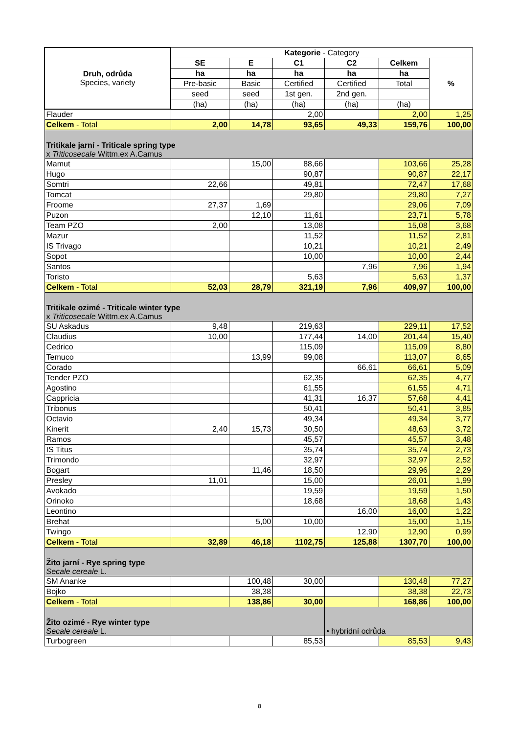| Druh, odrůda Species, variety | Kategorie - Category | | | | | |
| --- | --- | --- | --- | --- | --- | --- |
| | SE | E | C1 | C2 | Celkem | % |
| | ha | ha | ha | ha | ha | |
| | Pre-basic | Basic | Certified | Certified | Total | |
| | seed | seed | 1st gen. | 2nd gen. | | |
| | (ha) | (ha) | (ha) | (ha) | (ha) | |
| Flauder | | | 2,00 | | 2,00 | 1,25 |
| Celkem - Total | 2,00 | 14,78 | 93,65 | 49,33 | 159,76 | 100,00 |
| Tritikale jarní - Triticale spring type x Triticosecale Wittm.ex A.Camus | | | | | | |
| Mamut | | 15,00 | 88,66 | | 103,66 | 25,28 |
| Hugo | | | 90,87 | | 90,87 | 22,17 |
| Somtri | 22,66 | | 49,81 | | 72,47 | 17,68 |
| Tomcat | | | 29,80 | | 29,80 | 7,27 |
| Froome | 27,37 | 1,69 | | | 29,06 | 7,09 |
| Puzon | | 12,10 | 11,61 | | 23,71 | 5,78 |
| Team PZO | 2,00 | | 13,08 | | 15,08 | 3,68 |
| Mazur | | | 11,52 | | 11,52 | 2,81 |
| IS Trivago | | | 10,21 | | 10,21 | 2,49 |
| Sopot | | | 10,00 | | 10,00 | 2,44 |
| Santos | | | | 7,96 | 7,96 | 1,94 |
| Toristo | | | 5,63 | | 5,63 | 1,37 |
| Celkem - Total | 52,03 | 28,79 | 321,19 | 7,96 | 409,97 | 100,00 |
| Tritikale ozimé - Triticale winter type x Triticosecale Wittm.ex A.Camus | | | | | | |
| SU Askadus | 9,48 | | 219,63 | | 229,11 | 17,52 |
| Claudius | 10,00 | | 177,44 | 14,00 | 201,44 | 15,40 |
| Cedrico | | | 115,09 | | 115,09 | 8,80 |
| Temuco | | 13,99 | 99,08 | | 113,07 | 8,65 |
| Corado | | | | 66,61 | 66,61 | 5,09 |
| Tender PZO | | | 62,35 | | 62,35 | 4,77 |
| Agostino | | | 61,55 | | 61,55 | 4,71 |
| Cappricia | | | 41,31 | 16,37 | 57,68 | 4,41 |
| Tribonus | | | 50,41 | | 50,41 | 3,85 |
| Octavio | | | 49,34 | | 49,34 | 3,77 |
| Kinerit | 2,40 | 15,73 | 30,50 | | 48,63 | 3,72 |
| Ramos | | | 45,57 | | 45,57 | 3,48 |
| IS Titus | | | 35,74 | | 35,74 | 2,73 |
| Trimondo | | | 32,97 | | 32,97 | 2,52 |
| Bogart | | 11,46 | 18,50 | | 29,96 | 2,29 |
| Presley | 11,01 | | 15,00 | | 26,01 | 1,99 |
| Avokado | | | 19,59 | | 19,59 | 1,50 |
| Orinoko | | | 18,68 | | 18,68 | 1,43 |
| Leontino | | | | 16,00 | 16,00 | 1,22 |
| Brehat | | 5,00 | 10,00 | | 15,00 | 1,15 |
| Twingo | | | | 12,90 | 12,90 | 0,99 |
| Celkem - Total | 32,89 | 46,18 | 1102,75 | 125,88 | 1307,70 | 100,00 |
| Žito jarní - Rye spring type Secale cereale L. | | | | | | |
| SM Ananke | | 100,48 | 30,00 | | 130,48 | 77,27 |
| Bojko | | 38,38 | | | 38,38 | 22,73 |
| Celkem - Total | | 138,86 | 30,00 | | 168,86 | 100,00 |
| Žito ozimé - Rye winter type Secale cereale L. | | | | • hybridní odrůda | | |
| Turbogreen | | | 85,53 | | 85,53 | 9,43 |
8